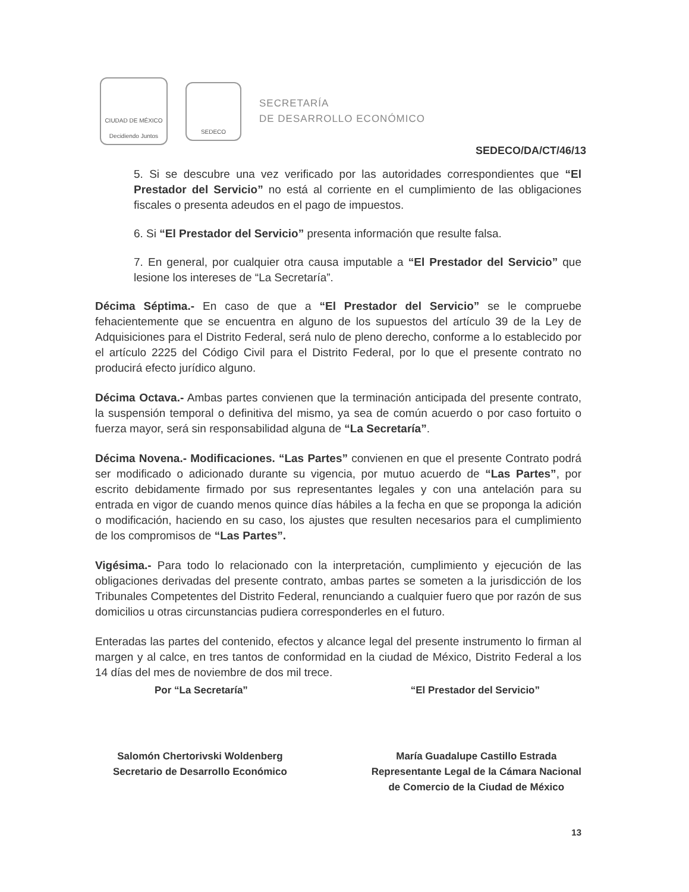CIUDAD DE MÉXICO
Decidiendo Juntos
SEDECO
SECRETARÍA
DE DESARROLLO ECONÓMICO
SEDECO/DA/CT/46/13
5. Si se descubre una vez verificado por las autoridades correspondientes que “El Prestador del Servicio” no está al corriente en el cumplimiento de las obligaciones fiscales o presenta adeudos en el pago de impuestos.
6. Si “El Prestador del Servicio” presenta información que resulte falsa.
7. En general, por cualquier otra causa imputable a “El Prestador del Servicio” que lesione los intereses de “La Secretaría”.
Décima Séptima.- En caso de que a “El Prestador del Servicio” se le compruebe fehacientemente que se encuentra en alguno de los supuestos del artículo 39 de la Ley de Adquisiciones para el Distrito Federal, será nulo de pleno derecho, conforme a lo establecido por el artículo 2225 del Código Civil para el Distrito Federal, por lo que el presente contrato no producirá efecto jurídico alguno.
Décima Octava.- Ambas partes convienen que la terminación anticipada del presente contrato, la suspensión temporal o definitiva del mismo, ya sea de común acuerdo o por caso fortuito o fuerza mayor, será sin responsabilidad alguna de “La Secretaría”.
Décima Novena.- Modificaciones. “Las Partes” convienen en que el presente Contrato podrá ser modificado o adicionado durante su vigencia, por mutuo acuerdo de “Las Partes”, por escrito debidamente firmado por sus representantes legales y con una antelación para su entrada en vigor de cuando menos quince días hábiles a la fecha en que se proponga la adición o modificación, haciendo en su caso, los ajustes que resulten necesarios para el cumplimiento de los compromisos de “Las Partes”.
Vigésima.- Para todo lo relacionado con la interpretación, cumplimiento y ejecución de las obligaciones derivadas del presente contrato, ambas partes se someten a la jurisdicción de los Tribunales Competentes del Distrito Federal, renunciando a cualquier fuero que por razón de sus domicilios u otras circunstancias pudiera corresponderles en el futuro.
Enteradas las partes del contenido, efectos y alcance legal del presente instrumento lo firman al margen y al calce, en tres tantos de conformidad en la ciudad de México, Distrito Federal a los 14 días del mes de noviembre de dos mil trece.
Por “La Secretaría” “El Prestador del Servicio”
Salomón Chertorivski Woldenberg
Secretario de Desarrollo Económico
María Guadalupe Castillo Estrada
Representante Legal de la Cámara Nacional
de Comercio de la Ciudad de México
13